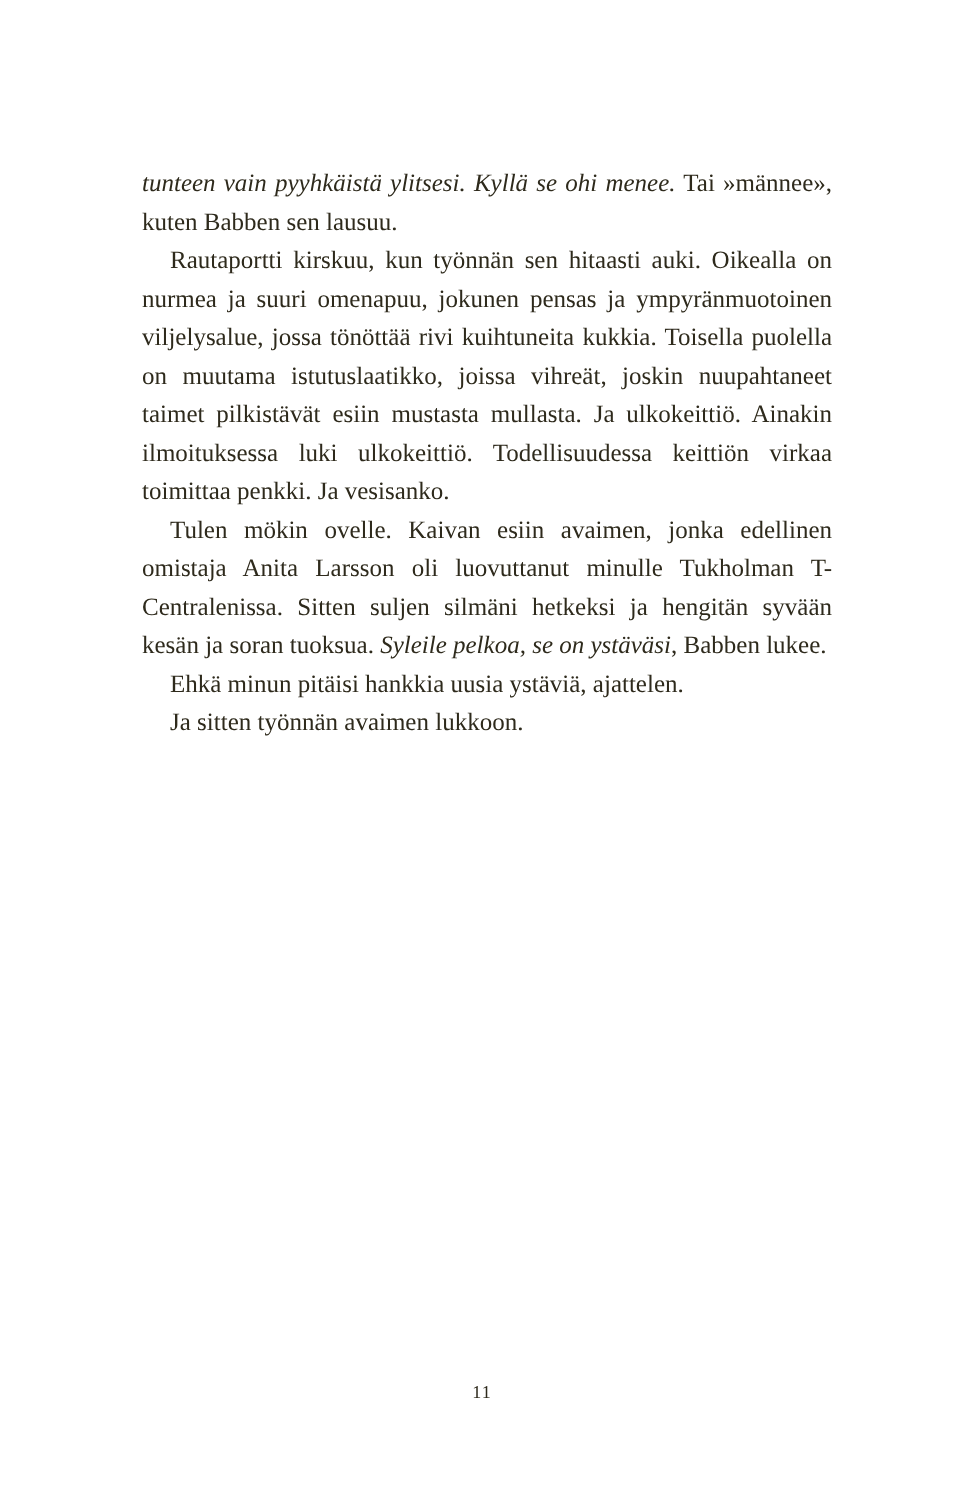tunteen vain pyyhkäistä ylitsesi. Kyllä se ohi menee. Tai »männee», kuten Babben sen lausuu.
Rautaportti kirskuu, kun työnnän sen hitaasti auki. Oikealla on nurmea ja suuri omenapuu, jokunen pensas ja ympyrän­muotoinen viljelysalue, jossa tönöttää rivi kuihtuneita kukkia. Toisella puolella on muutama istutuslaatikko, joissa vihreät, joskin nuupahtaneet taimet pilkistävät esiin mustasta mullasta. Ja ulkokeittiö. Ainakin ilmoituksessa luki ulkokeittiö. Todelli­suudessa keittiön virkaa toimittaa penkki. Ja vesisanko.
Tulen mökin ovelle. Kaivan esiin avaimen, jonka edellinen omistaja Anita Larsson oli luovuttanut minulle Tukholman T-Centralenissa. Sitten suljen silmäni hetkeksi ja hengitän syvään kesän ja soran tuoksua. Syleile pelkoa, se on ystäväsi, Babben lukee.
Ehkä minun pitäisi hankkia uusia ystäviä, ajattelen.
Ja sitten työnnän avaimen lukkoon.
11